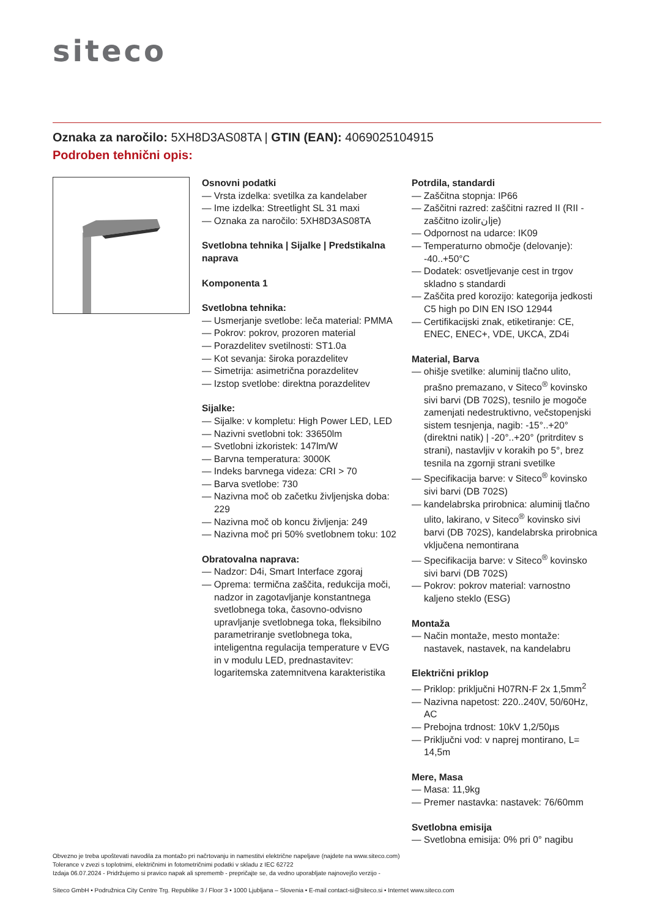siteco
Oznaka za naročilo: 5XH8D3AS08TA | GTIN (EAN): 4069025104915
Podroben tehnični opis:
Osnovni podatki
— Vrsta izdelka: svetilka za kandelaber
— Ime izdelka: Streetlight SL 31 maxi
— Oznaka za naročilo: 5XH8D3AS08TA
Svetlobna tehnika | Sijalke | Predstikalna naprava
Komponenta 1
Svetlobna tehnika:
— Usmerjanje svetlobe: leča material: PMMA
— Pokrov: pokrov, prozoren material
— Porazdelitev svetilnosti: ST1.0a
— Kot sevanja: široka porazdelitev
— Simetrija: asimetrična porazdelitev
— Izstop svetlobe: direktna porazdelitev
Sijalke:
— Sijalke: v kompletu: High Power LED, LED
— Nazivni svetlobni tok: 33650lm
— Svetlobni izkoristek: 147lm/W
— Barvna temperatura: 3000K
— Indeks barvnega videza: CRI > 70
— Barva svetlobe: 730
— Nazivna moč ob začetku življenjska doba: 229
— Nazivna moč ob koncu življenja: 249
— Nazivna moč pri 50% svetlobnem toku: 102
Obratovalna naprava:
— Nadzor: D4i, Smart Interface zgoraj
— Oprema: termična zaščita, redukcija moči, nadzor in zagotavljanje konstantnega svetlobnega toka, časovno-odvisno upravljanje svetlobnega toka, fleksibilno parametriranje svetlobnega toka, inteligentna regulacija temperature v EVG in v modulu LED, prednastavitev: logaritemska zatemnitvena karakteristika
Potrdila, standardi
— Zaščitna stopnja: IP66
— Zaščitni razred: zaščitni razred II (RII - zaščitno izolirانje)
— Odpornost na udarce: IK09
— Temperaturno območje (delovanje): -40..+50°C
— Dodatek: osvetljevanje cest in trgov skladno s standardi
— Zaščita pred korozijo: kategorija jedkosti C5 high po DIN EN ISO 12944
— Certifikacijski znak, etiketiranje: CE, ENEC, ENEC+, VDE, UKCA, ZD4i
Material, Barva
— ohišje svetilke: aluminij tlačno ulito, prašno premazano, v Siteco<sup>®</sup> kovinsko sivi barvi (DB 702S), tesnilo je mogoče zamenjati nedestruktivno, večstopenjski sistem tesnjenja, nagib: -15°..+20° (direktni natik) | -20°..+20° (pritrditev s strani), nastavljiv v korakih po 5°, brez tesnila na zgornji strani svetilke
— Specifikacija barve: v Siteco<sup>®</sup> kovinsko sivi barvi (DB 702S)
— kandelabrska prirobnica: aluminij tlačno ulito, lakirano, v Siteco<sup>®</sup> kovinsko sivi barvi (DB 702S), kandelabrska prirobnica vključena nemontirana
— Specifikacija barve: v Siteco<sup>®</sup> kovinsko sivi barvi (DB 702S)
— Pokrov: pokrov material: varnostno kaljeno steklo (ESG)
Montaža
— Način montaže, mesto montaže: nastavek, nastavek, na kandelabru
Električni priklop
— Priklop: priključni H07RN-F 2x 1,5mm<sup>2</sup>
— Nazivna napetost: 220..240V, 50/60Hz, AC
— Prebojna trdnost: 10kV 1,2/50µs
— Priključni vod: v naprej montirano, L= 14,5m
Mere, Masa
— Masa: 11,9kg
— Premer nastavka: nastavek: 76/60mm
Svetlobna emisija
— Svetlobna emisija: 0% pri 0° nagibu
Obvezno je treba upoštevati navodila za montažo pri načrtovanju in namestitvi električne napeljave (najdete na www.siteco.com)
Tolerance v zvezi s toplotnimi, električnimi in fotometričnimi podatki v skladu z IEC 62722
Izdaja 06.07.2024 - Pridržujemo si pravico napak ali sprememb - prepričajte se, da vedno uporabljate najnovejšo verzijo -
Siteco GmbH • Podružnica City Centre Trg. Republike 3 / Floor 3 • 1000 Ljubljana – Slovenia • E-mail contact-si@siteco.si • Internet www.siteco.com